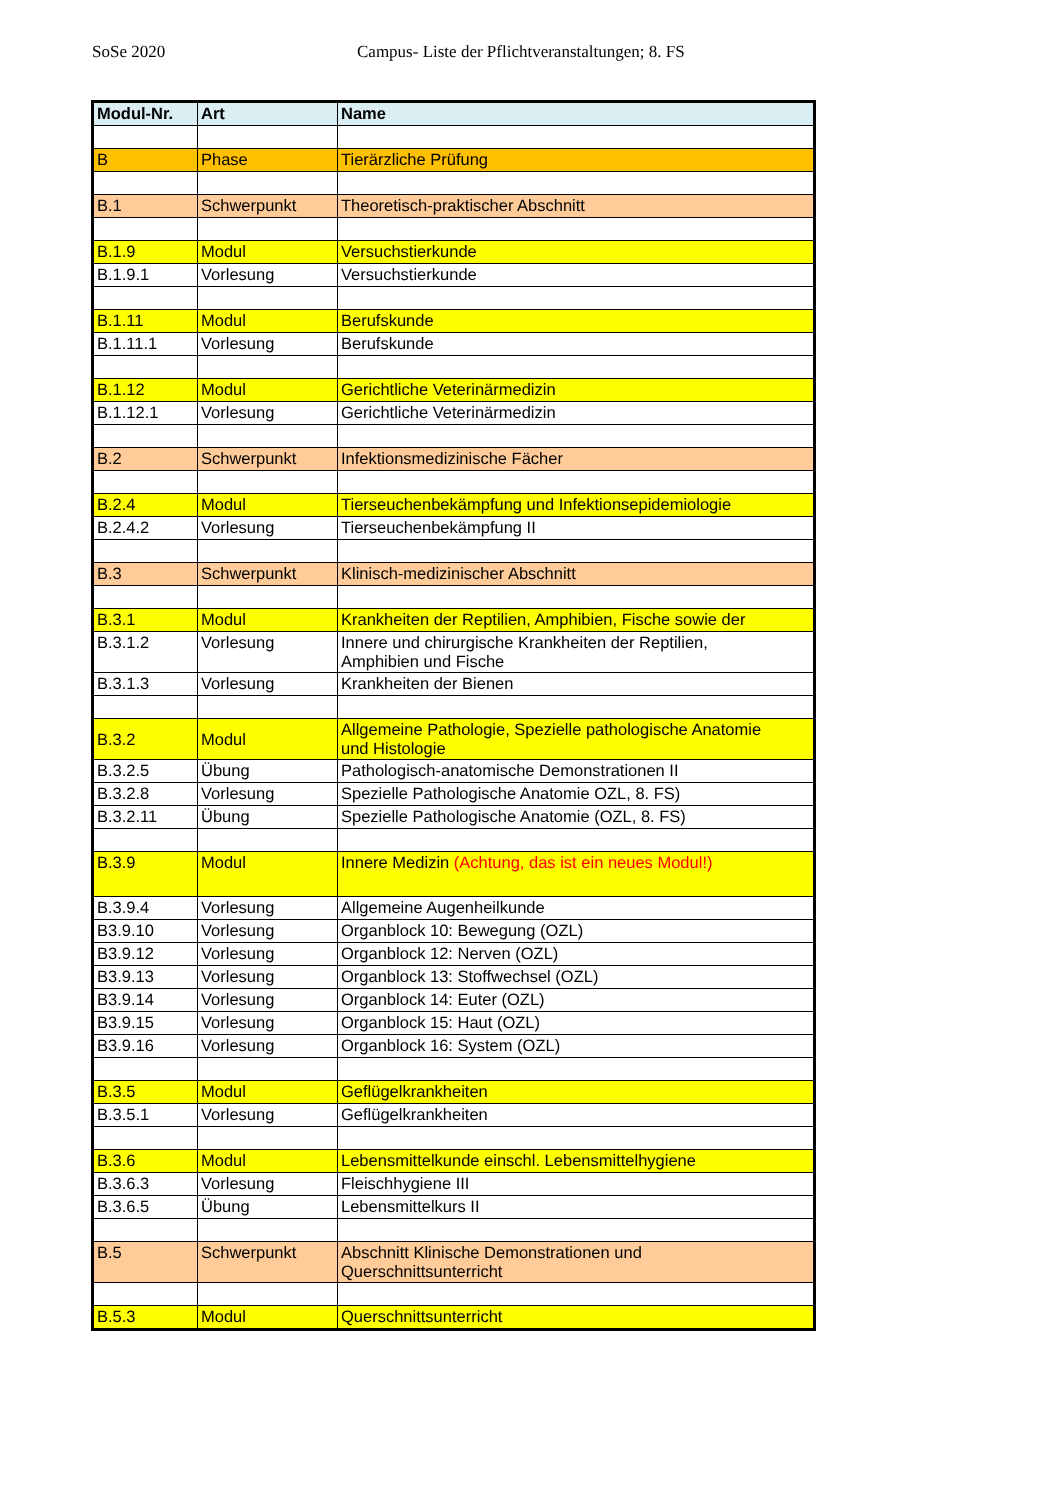SoSe 2020 Campus- Liste der Pflichtveranstaltungen; 8. FS
| Modul-Nr. | Art | Name |
| --- | --- | --- |
| B | Phase | Tierärzliche Prüfung |
| B.1 | Schwerpunkt | Theoretisch-praktischer Abschnitt |
| B.1.9 | Modul | Versuchstierkunde |
| B.1.9.1 | Vorlesung | Versuchstierkunde |
| B.1.11 | Modul | Berufskunde |
| B.1.11.1 | Vorlesung | Berufskunde |
| B.1.12 | Modul | Gerichtliche Veterinärmedizin |
| B.1.12.1 | Vorlesung | Gerichtliche Veterinärmedizin |
| B.2 | Schwerpunkt | Infektionsmedizinische Fächer |
| B.2.4 | Modul | Tierseuchenbekämpfung und Infektionsepidemiologie |
| B.2.4.2 | Vorlesung | Tierseuchenbekämpfung II |
| B.3 | Schwerpunkt | Klinisch-medizinischer Abschnitt |
| B.3.1 | Modul | Krankheiten der Reptilien, Amphibien, Fische sowie der |
| B.3.1.2 | Vorlesung | Innere und chirurgische Krankheiten der Reptilien, Amphibien und Fische |
| B.3.1.3 | Vorlesung | Krankheiten der Bienen |
| B.3.2 | Modul | Allgemeine Pathologie, Spezielle pathologische Anatomie und Histologie |
| B.3.2.5 | Übung | Pathologisch-anatomische Demonstrationen II |
| B.3.2.8 | Vorlesung | Spezielle Pathologische Anatomie OZL, 8. FS) |
| B.3.2.11 | Übung | Spezielle Pathologische Anatomie (OZL, 8. FS) |
| B.3.9 | Modul | Innere Medizin (Achtung, das ist ein neues Modul!) |
| B.3.9.4 | Vorlesung | Allgemeine Augenheilkunde |
| B3.9.10 | Vorlesung | Organblock 10: Bewegung (OZL) |
| B3.9.12 | Vorlesung | Organblock 12: Nerven (OZL) |
| B3.9.13 | Vorlesung | Organblock 13: Stoffwechsel (OZL) |
| B3.9.14 | Vorlesung | Organblock 14: Euter (OZL) |
| B3.9.15 | Vorlesung | Organblock 15: Haut (OZL) |
| B3.9.16 | Vorlesung | Organblock 16: System (OZL) |
| B.3.5 | Modul | Geflügelkrankheiten |
| B.3.5.1 | Vorlesung | Geflügelkrankheiten |
| B.3.6 | Modul | Lebensmittelkunde einschl. Lebensmittelhygiene |
| B.3.6.3 | Vorlesung | Fleischhygiene III |
| B.3.6.5 | Übung | Lebensmittelkurs II |
| B.5 | Schwerpunkt | Abschnitt Klinische Demonstrationen und Querschnittsunterricht |
| B.5.3 | Modul | Querschnittsunterricht |